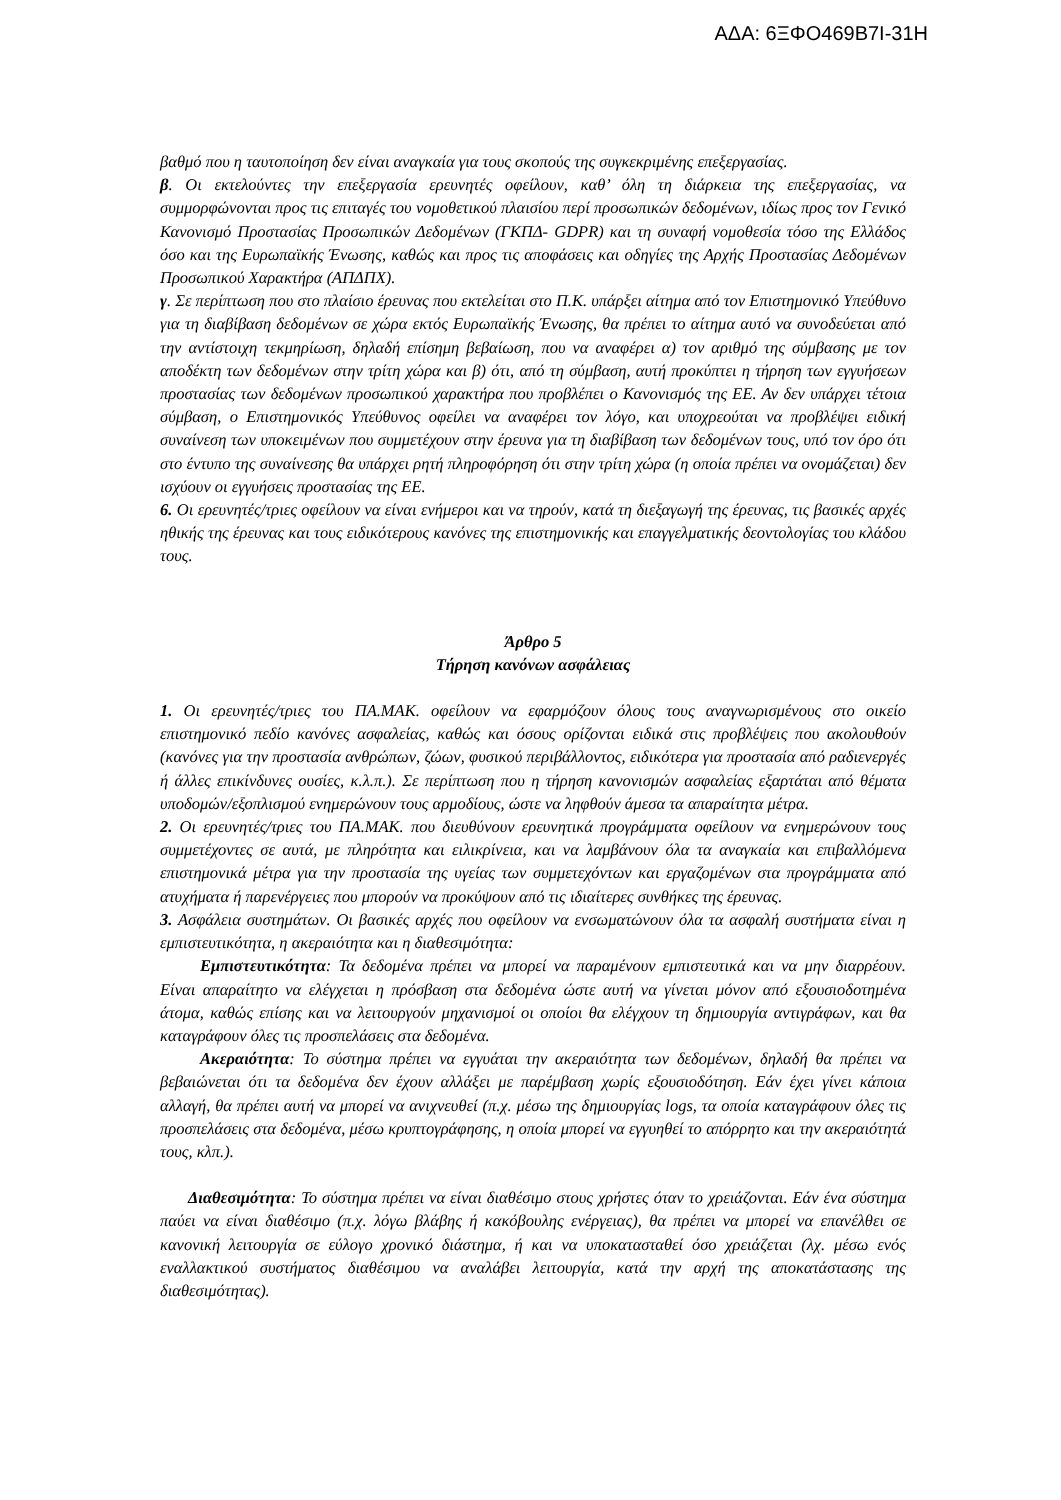ΑΔΑ: 6ΞΦΟ469Β7Ι-31Η
βαθμό που η ταυτοποίηση δεν είναι αναγκαία για τους σκοπούς της συγκεκριμένης επεξεργασίας.
β. Οι εκτελούντες την επεξεργασία ερευνητές οφείλουν, καθ’ όλη τη διάρκεια της επεξεργασίας, να συμμορφώνονται προς τις επιταγές του νομοθετικού πλαισίου περί προσωπικών δεδομένων, ιδίως προς τον Γενικό Κανονισμό Προστασίας Προσωπικών Δεδομένων (ΓΚΠΔ- GDPR) και τη συναφή νομοθεσία τόσο της Ελλάδος όσο και της Ευρωπαϊκής Ένωσης, καθώς και προς τις αποφάσεις και οδηγίες της Αρχής Προστασίας Δεδομένων Προσωπικού Χαρακτήρα (ΑΠΔΠΧ).
γ. Σε περίπτωση που στο πλαίσιο έρευνας που εκτελείται στο Π.Κ. υπάρξει αίτημα από τον Επιστημονικό Υπεύθυνο για τη διαβίβαση δεδομένων σε χώρα εκτός Ευρωπαϊκής Ένωσης, θα πρέπει το αίτημα αυτό να συνοδεύεται από την αντίστοιχη τεκμηρίωση, δηλαδή επίσημη βεβαίωση, που να αναφέρει α) τον αριθμό της σύμβασης με τον αποδέκτη των δεδομένων στην τρίτη χώρα και β) ότι, από τη σύμβαση, αυτή προκύπτει η τήρηση των εγγυήσεων προστασίας των δεδομένων προσωπικού χαρακτήρα που προβλέπει ο Κανονισμός της ΕΕ. Αν δεν υπάρχει τέτοια σύμβαση, ο Επιστημονικός Υπεύθυνος οφείλει να αναφέρει τον λόγο, και υποχρεούται να προβλέψει ειδική συναίνεση των υποκειμένων που συμμετέχουν στην έρευνα για τη διαβίβαση των δεδομένων τους, υπό τον όρο ότι στο έντυπο της συναίνεσης θα υπάρχει ρητή πληροφόρηση ότι στην τρίτη χώρα (η οποία πρέπει να ονομάζεται) δεν ισχύουν οι εγγυήσεις προστασίας της ΕΕ.
6. Οι ερευνητές/τριες οφείλουν να είναι ενήμεροι και να τηρούν, κατά τη διεξαγωγή της έρευνας, τις βασικές αρχές ηθικής της έρευνας και τους ειδικότερους κανόνες της επιστημονικής και επαγγελματικής δεοντολογίας του κλάδου τους.
Άρθρο 5
Τήρηση κανόνων ασφάλειας
1. Οι ερευνητές/τριες του ΠΑ.ΜΑΚ. οφείλουν να εφαρμόζουν όλους τους αναγνωρισμένους στο οικείο επιστημονικό πεδίο κανόνες ασφαλείας, καθώς και όσους ορίζονται ειδικά στις προβλέψεις που ακολουθούν (κανόνες για την προστασία ανθρώπων, ζώων, φυσικού περιβάλλοντος, ειδικότερα για προστασία από ραδιενεργές ή άλλες επικίνδυνες ουσίες, κ.λ.π.). Σε περίπτωση που η τήρηση κανονισμών ασφαλείας εξαρτάται από θέματα υποδομών/εξοπλισμού ενημερώνουν τους αρμοδίους, ώστε να ληφθούν άμεσα τα απαραίτητα μέτρα.
2. Οι ερευνητές/τριες του ΠΑ.ΜΑΚ. που διευθύνουν ερευνητικά προγράμματα οφείλουν να ενημερώνουν τους συμμετέχοντες σε αυτά, με πληρότητα και ειλικρίνεια, και να λαμβάνουν όλα τα αναγκαία και επιβαλλόμενα επιστημονικά μέτρα για την προστασία της υγείας των συμμετεχόντων και εργαζομένων στα προγράμματα από ατυχήματα ή παρενέργειες που μπορούν να προκύψουν από τις ιδιαίτερες συνθήκες της έρευνας.
3. Ασφάλεια συστημάτων. Οι βασικές αρχές που οφείλουν να ενσωματώνουν όλα τα ασφαλή συστήματα είναι η εμπιστευτικότητα, η ακεραιότητα και η διαθεσιμότητα:
Εμπιστευτικότητα: Τα δεδομένα πρέπει να μπορεί να παραμένουν εμπιστευτικά και να μην διαρρέουν. Είναι απαραίτητο να ελέγχεται η πρόσβαση στα δεδομένα ώστε αυτή να γίνεται μόνον από εξουσιοδοτημένα άτομα, καθώς επίσης και να λειτουργούν μηχανισμοί οι οποίοι θα ελέγχουν τη δημιουργία αντιγράφων, και θα καταγράφουν όλες τις προσπελάσεις στα δεδομένα.
Ακεραιότητα: Το σύστημα πρέπει να εγγυάται την ακεραιότητα των δεδομένων, δηλαδή θα πρέπει να βεβαιώνεται ότι τα δεδομένα δεν έχουν αλλάξει με παρέμβαση χωρίς εξουσιοδότηση. Εάν έχει γίνει κάποια αλλαγή, θα πρέπει αυτή να μπορεί να ανιχνευθεί (π.χ. μέσω της δημιουργίας logs, τα οποία καταγράφουν όλες τις προσπελάσεις στα δεδομένα, μέσω κρυπτογράφησης, η οποία μπορεί να εγγυηθεί το απόρρητο και την ακεραιότητά τους, κλπ.).
Διαθεσιμότητα: Το σύστημα πρέπει να είναι διαθέσιμο στους χρήστες όταν το χρειάζονται. Εάν ένα σύστημα παύει να είναι διαθέσιμο (π.χ. λόγω βλάβης ή κακόβουλης ενέργειας), θα πρέπει να μπορεί να επανέλθει σε κανονική λειτουργία σε εύλογο χρονικό διάστημα, ή και να υποκατασταθεί όσο χρειάζεται (λχ. μέσω ενός εναλλακτικού συστήματος διαθέσιμου να αναλάβει λειτουργία, κατά την αρχή της αποκατάστασης της διαθεσιμότητας).